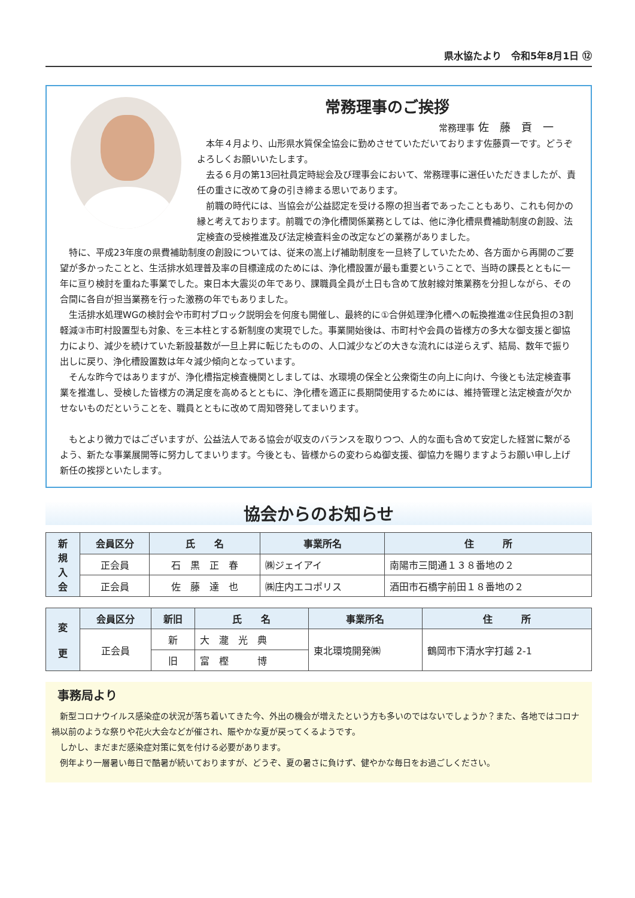県水協たより　令和5年8月1日 ⑫
常務理事のご挨拶
常務理事 佐　藤　貢　一
本年４月より、山形県水質保全協会に勤めさせていただいております佐藤貢一です。どうぞよろしくお願いいたします。
去る６月の第13回社員定時総会及び理事会において、常務理事に選任いただきましたが、責任の重さに改めて身の引き締まる思いであります。
前職の時代には、当協会が公益認定を受ける際の担当者であったこともあり、これも何かの縁と考えております。前職での浄化槽関係業務としては、他に浄化槽県費補助制度の創設、法定検査の受検推進及び法定検査料金の改定などの業務がありました。
特に、平成23年度の県費補助制度の創設については、従来の嵩上げ補助制度を一旦終了していたため、各方面から再開のご要望が多かったことと、生活排水処理普及率の目標達成のためには、浄化槽設置が最も重要ということで、当時の課長とともに一年に亘り検討を重ねた事業でした。東日本大震災の年であり、課職員全員が土日も含めて放射線対策業務を分担しながら、その合間に各自が担当業務を行った激務の年でもありました。
生活排水処理WGの検討会や市町村ブロック説明会を何度も開催し、最終的に①合併処理浄化槽への転換推進②住民負担の3割軽減③市町村設置型も対象、を三本柱とする新制度の実現でした。事業開始後は、市町村や会員の皆様方の多大な御支援と御協力により、減少を続けていた新設基数が一旦上昇に転じたものの、人口減少などの大きな流れには逆らえず、結局、数年で振り出しに戻り、浄化槽設置数は年々減少傾向となっています。
そんな昨今ではありますが、浄化槽指定検査機関としましては、水環境の保全と公衆衛生の向上に向け、今後とも法定検査事業を推進し、受検した皆様方の満足度を高めるとともに、浄化槽を適正に長期間使用するためには、維持管理と法定検査が欠かせないものだということを、職員とともに改めて周知啓発してまいります。
もとより微力ではございますが、公益法人である協会が収支のバランスを取りつつ、人的な面も含めて安定した経営に繋がるよう、新たな事業展開等に努力してまいります。今後とも、皆様からの変わらぬ御支援、御協力を賜りますようお願い申し上げ新任の挨拶といたします。
協会からのお知らせ
| 新 規 入 会 | 会員区分 | 氏 名 | 事業所名 | 住 所 |
| | 正会員 | 石 黒 正 春 | ㈱ジェイアイ | 南陽市三間通１３８番地の２ |
| | 正会員 | 佐 藤 達 也 | ㈱庄内エコポリス | 酒田市石橋字前田１８番地の２ |
| 変 更 | 会員区分 | 新旧 | 氏 名 | 事業所名 | 住 所 |
| | 正会員 | 新 | 大 瀧 光 典 | 東北環境開発㈱ | 鶴岡市下清水字打越 2-1 |
| | | 旧 | 富 樫 博 | | |
事務局より
新型コロナウイルス感染症の状況が落ち着いてきた今、外出の機会が増えたという方も多いのではないでしょうか？また、各地ではコロナ禍以前のような祭りや花火大会などが催され、賑やかな夏が戻ってくるようです。
しかし、まだまだ感染症対策に気を付ける必要があります。
例年より一層暑い毎日で酷暑が続いておりますが、どうぞ、夏の暑さに負けず、健やかな毎日をお過ごしください。